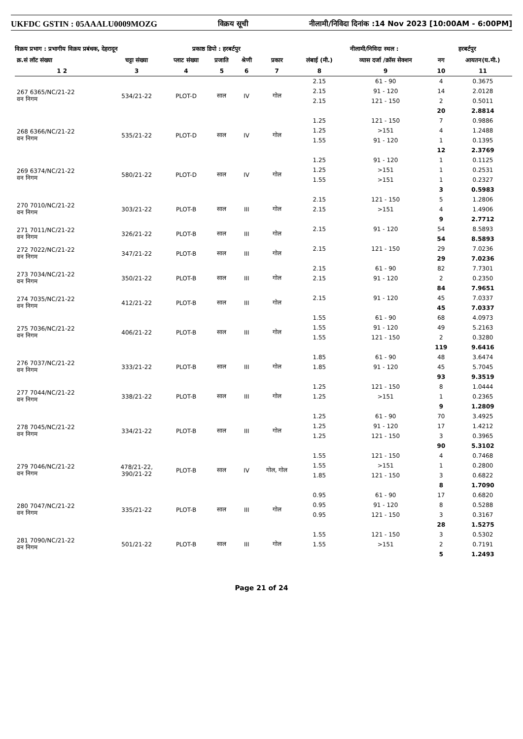UKFDC GSTIN : 05AAALU0009MOZG विक्रय सूची नीलामी/निविदा दिनांक :14 Nov 2023 [10:00AM - 6:00PM]
विक्रय प्रभाग : प्रभागीय विक्रय प्रबंधक, देहरादून प्रकाष्ठ डिपो : हरबर्टपुर नीलामी/निविदा स्थल : हरबर्टपुर
| क्र.सं लॉट संख्या | चट्टा संख्या | प्लाट संख्या | प्रजाति | श्रेणी | प्रकार | लंबाई (मी.) | व्यास दर्जा /क्रॉस सेक्शन | नग | आयतन(घ.मी.) |
| --- | --- | --- | --- | --- | --- | --- | --- | --- | --- |
| 1 2 | 3 | 4 | 5 | 6 | 7 | 8 | 9 | 10 | 11 |
| 267 6365/NC/21-22 वन निगम | 534/21-22 | PLOT-D | साल | IV | गोल | 2.15 | 61 - 90 | 4 | 0.3675 |
| | | | | | | 2.15 | 91 - 120 | 14 | 2.0128 |
| | | | | | | 2.15 | 121 - 150 | 2 | 0.5011 |
| | | | | | | | | 20 | 2.8814 |
| 268 6366/NC/21-22 वन निगम | 535/21-22 | PLOT-D | साल | IV | गोल | 1.25 | 121 - 150 | 7 | 0.9886 |
| | | | | | | 1.25 | >151 | 4 | 1.2488 |
| | | | | | | 1.55 | 91 - 120 | 1 | 0.1395 |
| | | | | | | | | 12 | 2.3769 |
| 269 6374/NC/21-22 वन निगम | 580/21-22 | PLOT-D | साल | IV | गोल | 1.25 | 91 - 120 | 1 | 0.1125 |
| | | | | | | 1.25 | >151 | 1 | 0.2531 |
| | | | | | | 1.55 | >151 | 1 | 0.2327 |
| | | | | | | | | 3 | 0.5983 |
| 270 7010/NC/21-22 वन निगम | 303/21-22 | PLOT-B | साल | III | गोल | 2.15 | 121 - 150 | 5 | 1.2806 |
| | | | | | | 2.15 | >151 | 4 | 1.4906 |
| | | | | | | | | 9 | 2.7712 |
| 271 7011/NC/21-22 वन निगम | 326/21-22 | PLOT-B | साल | III | गोल | 2.15 | 91 - 120 | 54 | 8.5893 |
| | | | | | | | | 54 | 8.5893 |
| 272 7022/NC/21-22 वन निगम | 347/21-22 | PLOT-B | साल | III | गोल | 2.15 | 121 - 150 | 29 | 7.0236 |
| | | | | | | | | 29 | 7.0236 |
| 273 7034/NC/21-22 वन निगम | 350/21-22 | PLOT-B | साल | III | गोल | 2.15 | 61 - 90 | 82 | 7.7301 |
| | | | | | | 2.15 | 91 - 120 | 2 | 0.2350 |
| | | | | | | | | 84 | 7.9651 |
| 274 7035/NC/21-22 वन निगम | 412/21-22 | PLOT-B | साल | III | गोल | 2.15 | 91 - 120 | 45 | 7.0337 |
| | | | | | | | | 45 | 7.0337 |
| 275 7036/NC/21-22 वन निगम | 406/21-22 | PLOT-B | साल | III | गोल | 1.55 | 61 - 90 | 68 | 4.0973 |
| | | | | | | 1.55 | 91 - 120 | 49 | 5.2163 |
| | | | | | | 1.55 | 121 - 150 | 2 | 0.3280 |
| | | | | | | | | 119 | 9.6416 |
| 276 7037/NC/21-22 वन निगम | 333/21-22 | PLOT-B | साल | III | गोल | 1.85 | 61 - 90 | 48 | 3.6474 |
| | | | | | | 1.85 | 91 - 120 | 45 | 5.7045 |
| | | | | | | | | 93 | 9.3519 |
| 277 7044/NC/21-22 वन निगम | 338/21-22 | PLOT-B | साल | III | गोल | 1.25 | 121 - 150 | 8 | 1.0444 |
| | | | | | | 1.25 | >151 | 1 | 0.2365 |
| | | | | | | | | 9 | 1.2809 |
| 278 7045/NC/21-22 वन निगम | 334/21-22 | PLOT-B | साल | III | गोल | 1.25 | 61 - 90 | 70 | 3.4925 |
| | | | | | | 1.25 | 91 - 120 | 17 | 1.4212 |
| | | | | | | 1.25 | 121 - 150 | 3 | 0.3965 |
| | | | | | | | | 90 | 5.3102 |
| 279 7046/NC/21-22 वन निगम | 478/21-22, 390/21-22 | PLOT-B | साल | IV | गोल, गोल | 1.55 | 121 - 150 | 4 | 0.7468 |
| | | | | | | 1.55 | >151 | 1 | 0.2800 |
| | | | | | | 1.85 | 121 - 150 | 3 | 0.6822 |
| | | | | | | | | 8 | 1.7090 |
| 280 7047/NC/21-22 वन निगम | 335/21-22 | PLOT-B | साल | III | गोल | 0.95 | 61 - 90 | 17 | 0.6820 |
| | | | | | | 0.95 | 91 - 120 | 8 | 0.5288 |
| | | | | | | 0.95 | 121 - 150 | 3 | 0.3167 |
| | | | | | | | | 28 | 1.5275 |
| 281 7090/NC/21-22 वन निगम | 501/21-22 | PLOT-B | साल | III | गोल | 1.55 | 121 - 150 | 3 | 0.5302 |
| | | | | | | 1.55 | >151 | 2 | 0.7191 |
| | | | | | | | | 5 | 1.2493 |
Page 21 of 24